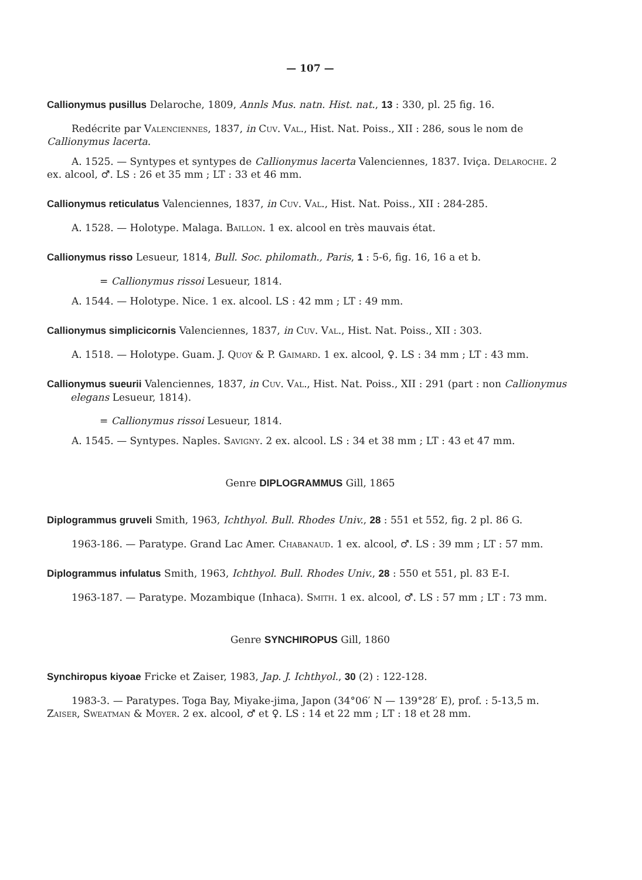— 107 —
Callionymus pusillus Delaroche, 1809, Annls Mus. natn. Hist. nat., 13 : 330, pl. 25 fig. 16.
Redécrite par Valenciennes, 1837, in Cuv. Val., Hist. Nat. Poiss., XII : 286, sous le nom de Callionymus lacerta.
A. 1525. — Syntypes et syntypes de Callionymus lacerta Valenciennes, 1837. Iviça. Delaroche. 2 ex. alcool, ♂. LS : 26 et 35 mm ; LT : 33 et 46 mm.
Callionymus reticulatus Valenciennes, 1837, in Cuv. Val., Hist. Nat. Poiss., XII : 284-285.
A. 1528. — Holotype. Malaga. Baillon. 1 ex. alcool en très mauvais état.
Callionymus risso Lesueur, 1814, Bull. Soc. philomath., Paris, 1 : 5-6, fig. 16, 16 a et b.
= Callionymus rissoi Lesueur, 1814.
A. 1544. — Holotype. Nice. 1 ex. alcool. LS : 42 mm ; LT : 49 mm.
Callionymus simplicicornis Valenciennes, 1837, in Cuv. Val., Hist. Nat. Poiss., XII : 303.
A. 1518. — Holotype. Guam. J. Quoy & P. Gaimard. 1 ex. alcool, ♀. LS : 34 mm ; LT : 43 mm.
Callionymus sueurii Valenciennes, 1837, in Cuv. Val., Hist. Nat. Poiss., XII : 291 (part : non Callionymus elegans Lesueur, 1814).
= Callionymus rissoi Lesueur, 1814.
A. 1545. — Syntypes. Naples. Savigny. 2 ex. alcool. LS : 34 et 38 mm ; LT : 43 et 47 mm.
Genre DIPLOGRAMMUS Gill, 1865
Diplogrammus gruveli Smith, 1963, Ichthyol. Bull. Rhodes Univ., 28 : 551 et 552, fig. 2 pl. 86 G.
1963-186. — Paratype. Grand Lac Amer. Chabanaud. 1 ex. alcool, ♂. LS : 39 mm ; LT : 57 mm.
Diplogrammus infulatus Smith, 1963, Ichthyol. Bull. Rhodes Univ., 28 : 550 et 551, pl. 83 E-I.
1963-187. — Paratype. Mozambique (Inhaca). Smith. 1 ex. alcool, ♂. LS : 57 mm ; LT : 73 mm.
Genre SYNCHIROPUS Gill, 1860
Synchiropus kiyoae Fricke et Zaiser, 1983, Jap. J. Ichthyol., 30 (2) : 122-128.
1983-3. — Paratypes. Toga Bay, Miyake-jima, Japon (34°06′ N — 139°28′ E), prof. : 5-13,5 m. Zaiser, Sweatman & Moyer. 2 ex. alcool, ♂ et ♀. LS : 14 et 22 mm ; LT : 18 et 28 mm.